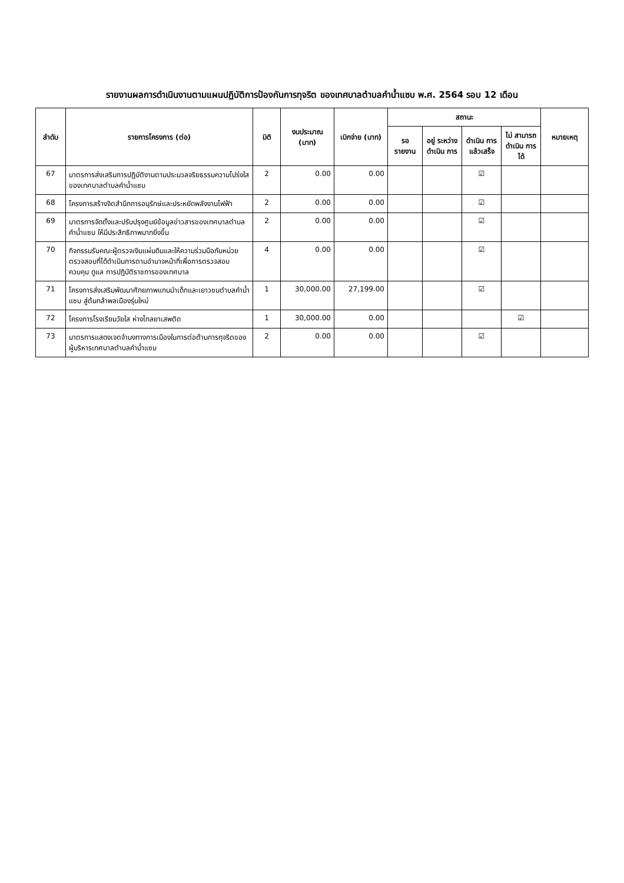รายงานผลการดำเนินงานตามแผนปฏิบัติการป้องกันการทุจริต ของเทศบาลตำบลคำน้ำแซบ พ.ศ. 2564 รอบ 12 เดือน
| ลำดับ | รายการโครงการ (ต่อ) | มิติ | งบประมาณ (บาท) | เบิกจ่าย (บาท) | สถานะ | | | | หมายเหตุ |
| --- | --- | --- | --- | --- | --- | --- | --- | --- | --- |
| | | | | | รอ รายงาน | อยู่ ระหว่าง ดำเนิน การ | ดำเนิน การ แล้วเสร็จ | ไม่ สามารถ ดำเนิน การได้ | |
| 67 | มาตรการส่งเสริมการปฏิบัติงานตามประมวลจริยธรรมความโปร่งใสของเทศบาลตำบลคำน้ำแซบ | 2 | 0.00 | 0.00 | | | ☑ | | |
| 68 | โครงการสร้างจิตสำนึกการอนุรักษ์และประหยัดพลังงานไฟฟ้า | 2 | 0.00 | 0.00 | | | ☑ | | |
| 69 | มาตรการจัดตั้งและปรับปรุงศูนย์ข้อมูลข่าวสารของเทศบาลตำบลคำน้ำแซบ ให้มีประสิทธิภาพมากยิ่งขึ้น | 2 | 0.00 | 0.00 | | | ☑ | | |
| 70 | กิจกรรมรับคณะผู้ตรวจเงินแผ่นดินและให้ความร่วมมือกับหน่วยตรวจสอบที่ได้ดำเนินการตามอำนาจหน้าที่เพื่อการตรวจสอบ ควบคุม ดูแล การปฏิบัติราชการของเทศบาล | 4 | 0.00 | 0.00 | | | ☑ | | |
| 71 | โครงการส่งเสริมพัฒนาศักยภาพแกนนำเด็กและเยาวชนตำบลคำน้ำแซบ สู่ต้นกล้าพลเมืองรุ่นใหม่ | 1 | 30,000.00 | 27,199.00 | | | ☑ | | |
| 72 | โครงการโรงเรียนวัยใส ห่างไกลยาเสพติด | 1 | 30,000.00 | 0.00 | | | | ☑ | |
| 73 | มาตรการแสดงเจตจำนงทางการเมืองในการต่อต้านการทุจริตของผู้บริหารเทศบาลตำบลคำน้ำแซบ | 2 | 0.00 | 0.00 | | | ☑ | | |